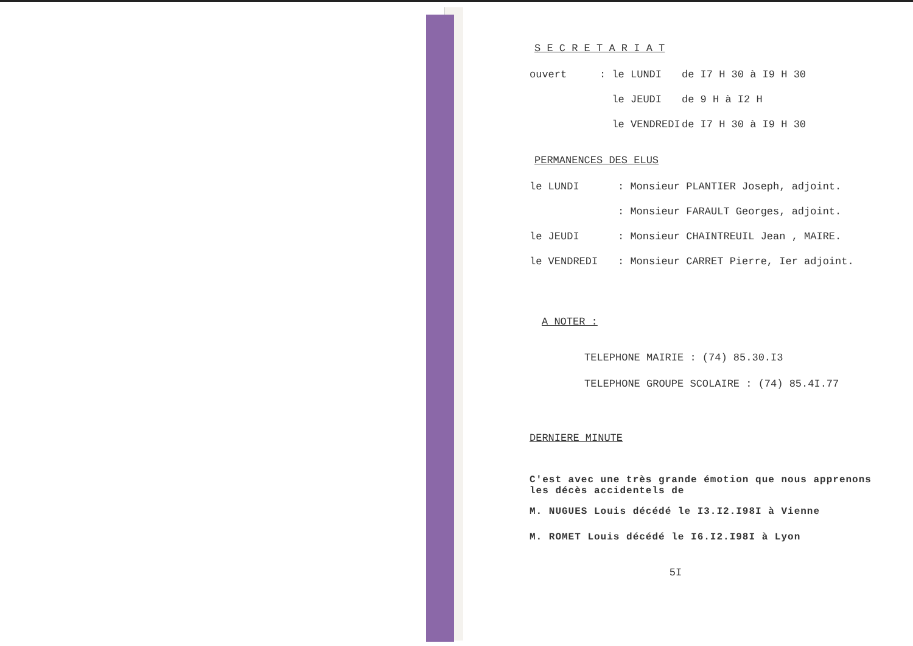S E C R E T A R I A T
ouvert: le LUNDI de I7 H 30 à I9 H 30
le JEUDI de 9 H à I2 H
le VENDREDI de I7 H 30 à I9 H 30
PERMANENCES DES ELUS
le LUNDI: Monsieur PLANTIER Joseph, adjoint.
: Monsieur FARAULT Georges, adjoint.
le JEUDI: Monsieur CHAINTREUIL Jean , MAIRE.
le VENDREDI: Monsieur CARRET Pierre, Ier adjoint.
A NOTER :
TELEPHONE MAIRIE : (74) 85.30.I3
TELEPHONE GROUPE SCOLAIRE : (74) 85.4I.77
DERNIERE MINUTE
C'est avec une très grande émotion que nous apprenons les décès accidentels de
M. NUGUES Louis décédé le I3.I2.I98I à Vienne
M. ROMET Louis décédé le I6.I2.I98I à Lyon
5I